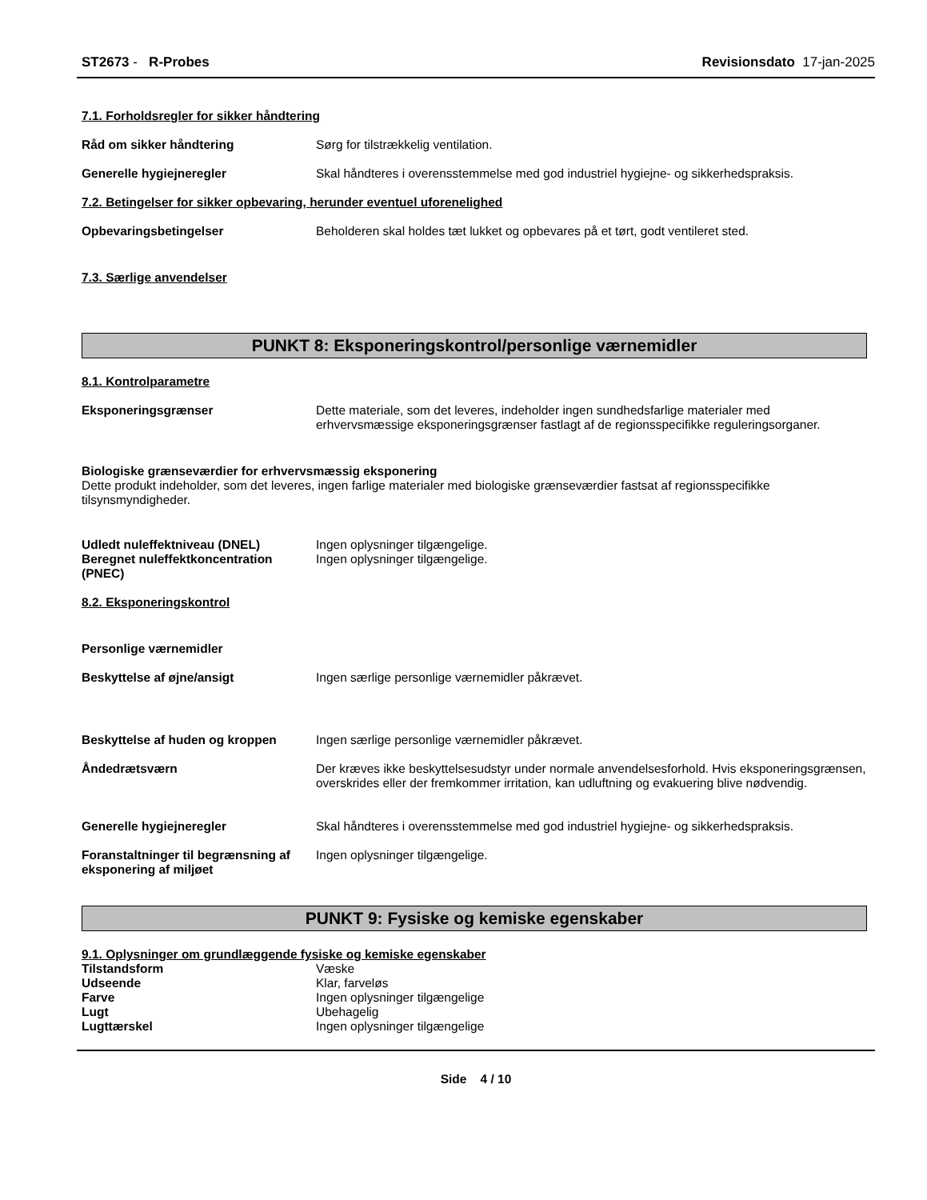ST2673 - R-Probes Revisionsdato 17-jan-2025
7.1. Forholdsregler for sikker håndtering
Råd om sikker håndtering Sørg for tilstrækkelig ventilation.
Generelle hygiejneregler Skal håndteres i overensstemmelse med god industriel hygiejne- og sikkerhedspraksis.
7.2. Betingelser for sikker opbevaring, herunder eventuel uforenelighed
Opbevaringsbetingelser Beholderen skal holdes tæt lukket og opbevares på et tørt, godt ventileret sted.
7.3. Særlige anvendelser
PUNKT 8: Eksponeringskontrol/personlige værnemidler
8.1. Kontrolparametre
Eksponeringsgrænser Dette materiale, som det leveres, indeholder ingen sundhedsfarlige materialer med erhvervsmæssige eksponeringsgrænser fastlagt af de regionsspecifikke reguleringsorganer.
Biologiske grænseværdier for erhvervsmæssig eksponering
Dette produkt indeholder, som det leveres, ingen farlige materialer med biologiske grænseværdier fastsat af regionsspecifikke tilsynsmyndigheder.
Udledt nuleffektniveau (DNEL) Ingen oplysninger tilgængelige.
Beregnet nuleffektkoncentration (PNEC)
Ingen oplysninger tilgængelige.
8.2. Eksponeringskontrol
Personlige værnemidler
Beskyttelse af øjne/ansigt Ingen særlige personlige værnemidler påkrævet.
Beskyttelse af huden og kroppen Ingen særlige personlige værnemidler påkrævet.
Åndedrætsværn Der kræves ikke beskyttelsesudstyr under normale anvendelsesforhold. Hvis eksponeringsgrænsen, overskrides eller der fremkommer irritation, kan udluftning og evakuering blive nødvendig.
Generelle hygiejneregler Skal håndteres i overensstemmelse med god industriel hygiejne- og sikkerhedspraksis.
Foranstaltninger til begrænsning af eksponering af miljøet
Ingen oplysninger tilgængelige.
PUNKT 9: Fysiske og kemiske egenskaber
9.1. Oplysninger om grundlæggende fysiske og kemiske egenskaber
Tilstandsform Væske
Udseende Klar, farveløs
Farve Ingen oplysninger tilgængelige
Lugt Ubehagelig
Lugttærskel Ingen oplysninger tilgængelige
Side 4 / 10